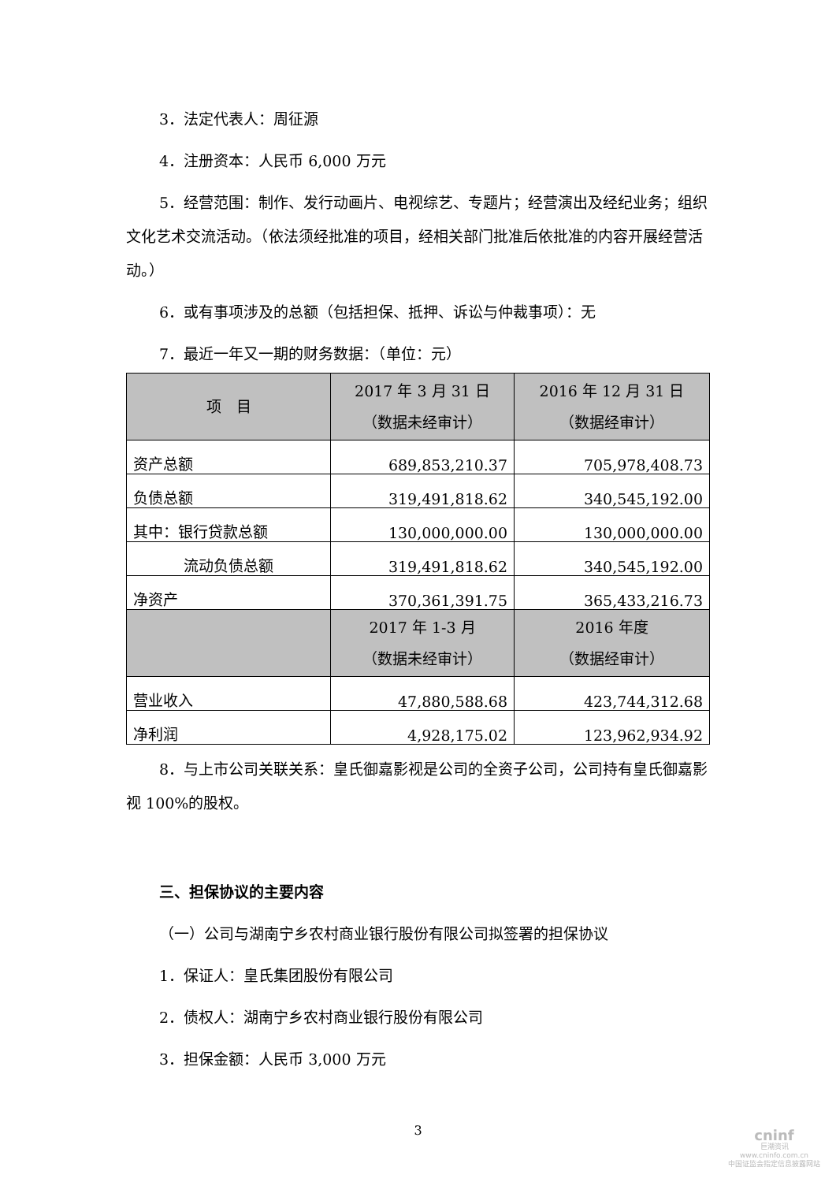3．法定代表人：周征源
4．注册资本：人民币 6,000 万元
5．经营范围：制作、发行动画片、电视综艺、专题片；经营演出及经纪业务；组织文化艺术交流活动。（依法须经批准的项目，经相关部门批准后依批准的内容开展经营活动。）
6．或有事项涉及的总额（包括担保、抵押、诉讼与仲裁事项）：无
7．最近一年又一期的财务数据：（单位：元）
| 项 目 | 2017 年 3 月 31 日 （数据未经审计） | 2016 年 12 月 31 日 （数据经审计） |
| 资产总额 | 689,853,210.37 | 705,978,408.73 |
| 负债总额 | 319,491,818.62 | 340,545,192.00 |
| 其中：银行贷款总额 | 130,000,000.00 | 130,000,000.00 |
| 流动负债总额 | 319,491,818.62 | 340,545,192.00 |
| 净资产 | 370,361,391.75 | 365,433,216.73 |
| | 2017 年 1-3 月 （数据未经审计） | 2016 年度 （数据经审计） |
| 营业收入 | 47,880,588.68 | 423,744,312.68 |
| 净利润 | 4,928,175.02 | 123,962,934.92 |
8．与上市公司关联关系：皇氏御嘉影视是公司的全资子公司，公司持有皇氏御嘉影视 100%的股权。
三、担保协议的主要内容
（一）公司与湖南宁乡农村商业银行股份有限公司拟签署的担保协议
1．保证人：皇氏集团股份有限公司
2．债权人：湖南宁乡农村商业银行股份有限公司
3．担保金额：人民币 3,000 万元
3
cninf
巨潮资讯
www.cninfo.com.cn
中国证监会指定信息披露网站